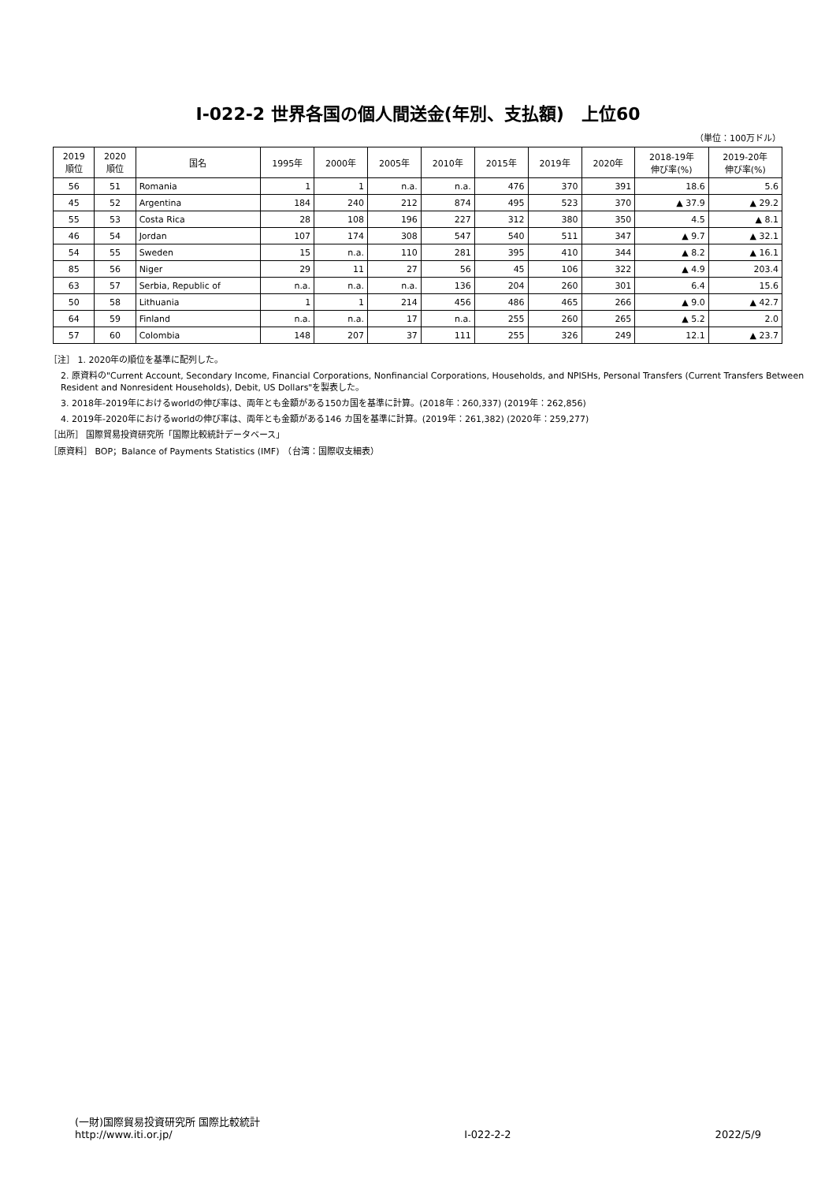Ⅰ-022-2 世界各国の個人間送金(年別、支払額)　上位60
（単位：100万ドル）
| 2019 順位 | 2020 順位 | 国名 | 1995年 | 2000年 | 2005年 | 2010年 | 2015年 | 2019年 | 2020年 | 2018-19年 伸び率(%) | 2019-20年 伸び率(%) |
| --- | --- | --- | --- | --- | --- | --- | --- | --- | --- | --- | --- |
| 56 | 51 | Romania | 1 | 1 | n.a. | n.a. | 476 | 370 | 391 | 18.6 | 5.6 |
| 45 | 52 | Argentina | 184 | 240 | 212 | 874 | 495 | 523 | 370 | ▲ 37.9 | ▲ 29.2 |
| 55 | 53 | Costa Rica | 28 | 108 | 196 | 227 | 312 | 380 | 350 | 4.5 | ▲ 8.1 |
| 46 | 54 | Jordan | 107 | 174 | 308 | 547 | 540 | 511 | 347 | ▲ 9.7 | ▲ 32.1 |
| 54 | 55 | Sweden | 15 | n.a. | 110 | 281 | 395 | 410 | 344 | ▲ 8.2 | ▲ 16.1 |
| 85 | 56 | Niger | 29 | 11 | 27 | 56 | 45 | 106 | 322 | ▲ 4.9 | 203.4 |
| 63 | 57 | Serbia, Republic of | n.a. | n.a. | n.a. | 136 | 204 | 260 | 301 | 6.4 | 15.6 |
| 50 | 58 | Lithuania | 1 | 1 | 214 | 456 | 486 | 465 | 266 | ▲ 9.0 | ▲ 42.7 |
| 64 | 59 | Finland | n.a. | n.a. | 17 | n.a. | 255 | 260 | 265 | ▲ 5.2 | 2.0 |
| 57 | 60 | Colombia | 148 | 207 | 37 | 111 | 255 | 326 | 249 | 12.1 | ▲ 23.7 |
［注］ 1. 2020年の順位を基準に配列した。
2. 原資料の"Current Account, Secondary Income, Financial Corporations, Nonfinancial Corporations, Households, and NPISHs, Personal Transfers (Current Transfers Between Resident and Nonresident Households), Debit, US Dollars"を製表した。
3. 2018年-2019年におけるworldの伸び率は、両年とも金額がある150カ国を基準に計算。(2018年：260,337) (2019年：262,856)
4. 2019年-2020年におけるworldの伸び率は、両年とも金額がある146 カ国を基準に計算。(2019年：261,382) (2020年：259,277)
［出所］ 国際貿易投資研究所「国際比較統計データベース」
［原資料］ BOP；Balance of Payments Statistics (IMF)　（台湾：国際収支細表）
(一財)国際貿易投資研究所 国際比較統計
http://www.iti.or.jp/
Ⅰ-022-2-2
2022/5/9